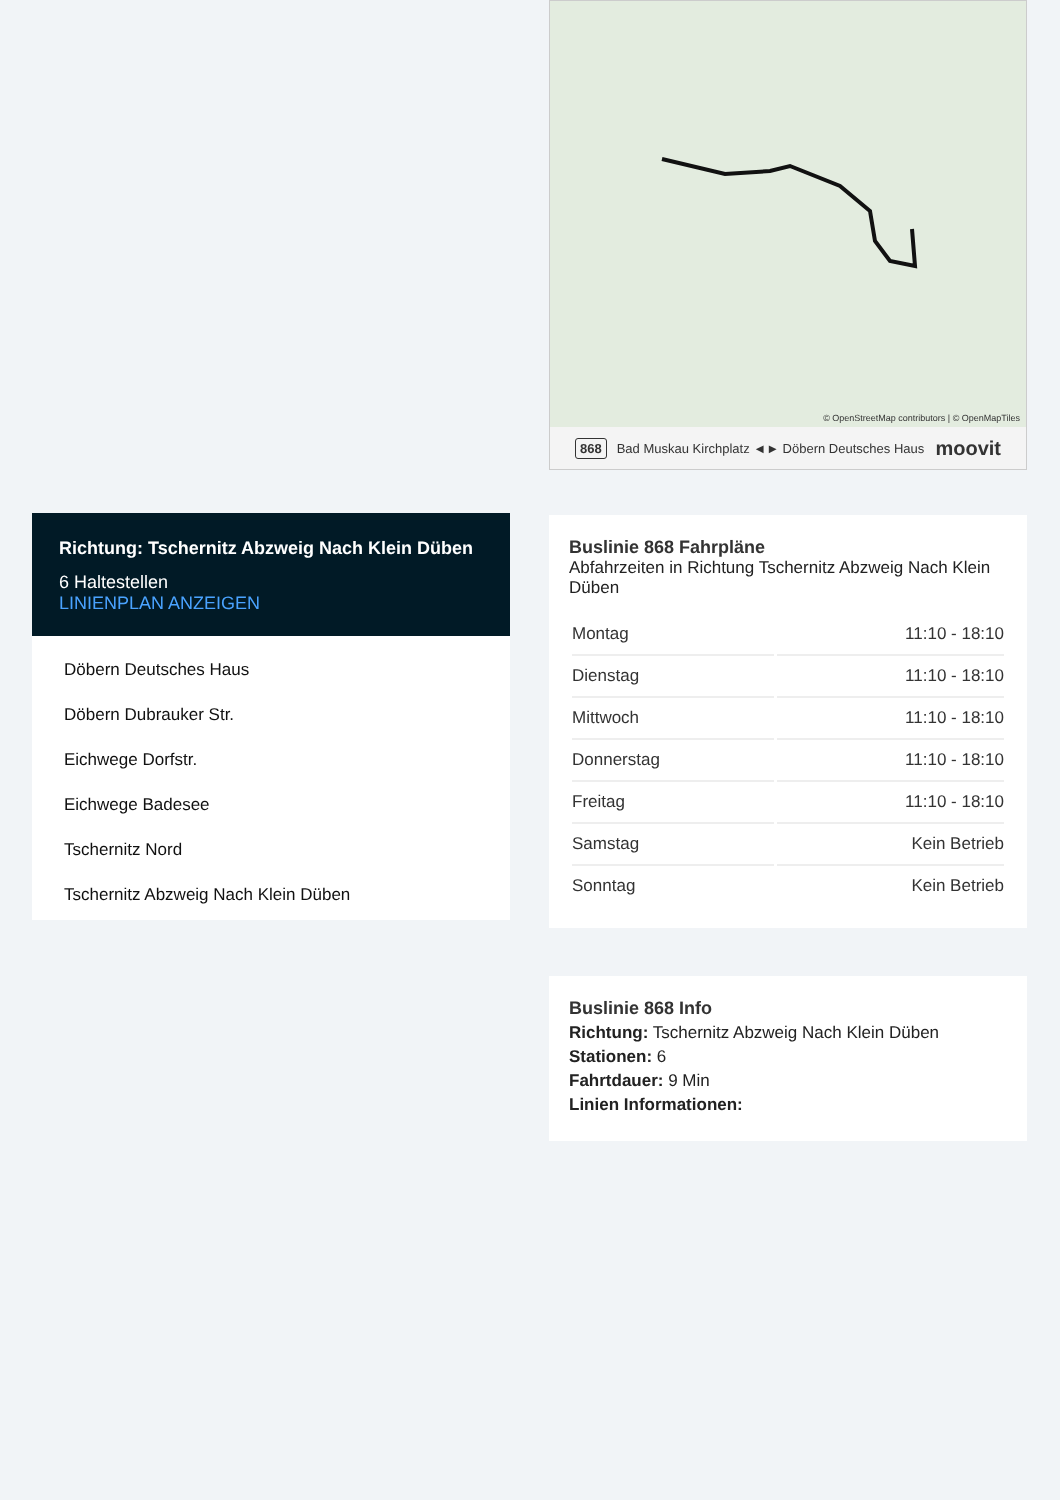Richtung: Tschernitz Abzweig Nach Klein Düben
6 Haltestellen
LINIENPLAN ANZEIGEN
Döbern Deutsches Haus
Döbern Dubrauker Str.
Eichwege Dorfstr.
Eichwege Badesee
Tschernitz Nord
Tschernitz Abzweig Nach Klein Düben
© OpenStreetMap contributors | © OpenMapTiles
868 Bad Muskau Kirchplatz ◄► Döbern Deutsches Haus moovit
Buslinie 868 Fahrpläne
Abfahrzeiten in Richtung Tschernitz Abzweig Nach Klein Düben
| Montag | 11:10 - 18:10 |
| Dienstag | 11:10 - 18:10 |
| Mittwoch | 11:10 - 18:10 |
| Donnerstag | 11:10 - 18:10 |
| Freitag | 11:10 - 18:10 |
| Samstag | Kein Betrieb |
| Sonntag | Kein Betrieb |
Buslinie 868 Info
Richtung: Tschernitz Abzweig Nach Klein Düben
Stationen: 6
Fahrtdauer: 9 Min
Linien Informationen: